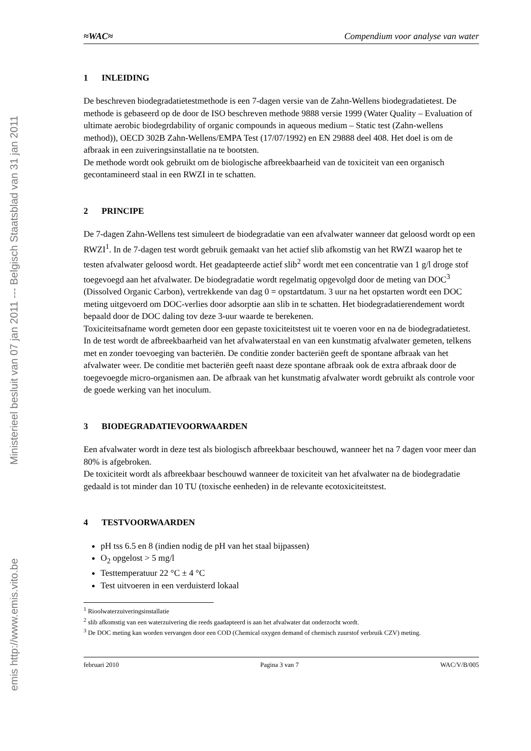Ministerieel besluit van 07 jan 2011 --- Belgisch Staatsblad van 31 jan 2011
emis http://www.emis.vito.be
≈WAC≈ Compendium voor analyse van water
1 INLEIDING
De beschreven biodegradatietestmethode is een 7-dagen versie van de Zahn-Wellens biodegradatietest. De methode is gebaseerd op de door de ISO beschreven methode 9888 versie 1999 (Water Quality – Evaluation of ultimate aerobic biodegrdability of organic compounds in aqueous medium – Static test (Zahn-wellens method)), OECD 302B Zahn-Wellens/EMPA Test (17/07/1992) en EN 29888 deel 408. Het doel is om de afbraak in een zuiveringsinstallatie na te bootsten.
De methode wordt ook gebruikt om de biologische afbreekbaarheid van de toxiciteit van een organisch gecontamineerd staal in een RWZI in te schatten.
2 PRINCIPE
De 7-dagen Zahn-Wellens test simuleert de biodegradatie van een afvalwater wanneer dat geloosd wordt op een RWZI<sup>1</sup>. In de 7-dagen test wordt gebruik gemaakt van het actief slib afkomstig van het RWZI waarop het te testen afvalwater geloosd wordt. Het geadapteerde actief slib<sup>2</sup> wordt met een concentratie van 1 g/l droge stof toegevoegd aan het afvalwater. De biodegradatie wordt regelmatig opgevolgd door de meting van DOC<sup>3</sup> (Dissolved Organic Carbon), vertrekkende van dag 0 = opstartdatum. 3 uur na het opstarten wordt een DOC meting uitgevoerd om DOC-verlies door adsorptie aan slib in te schatten. Het biodegradatierendement wordt bepaald door de DOC daling tov deze 3-uur waarde te berekenen.
Toxiciteitsafname wordt gemeten door een gepaste toxiciteitstest uit te voeren voor en na de biodegradatietest.
In de test wordt de afbreekbaarheid van het afvalwaterstaal en van een kunstmatig afvalwater gemeten, telkens met en zonder toevoeging van bacteriën. De conditie zonder bacteriën geeft de spontane afbraak van het afvalwater weer. De conditie met bacteriën geeft naast deze spontane afbraak ook de extra afbraak door de toegevoegde micro-organismen aan. De afbraak van het kunstmatig afvalwater wordt gebruikt als controle voor de goede werking van het inoculum.
3 BIODEGRADATIEVOORWAARDEN
Een afvalwater wordt in deze test als biologisch afbreekbaar beschouwd, wanneer het na 7 dagen voor meer dan 80% is afgebroken.
De toxiciteit wordt als afbreekbaar beschouwd wanneer de toxiciteit van het afvalwater na de biodegradatie gedaald is tot minder dan 10 TU (toxische eenheden) in de relevante ecotoxiciteitstest.
4 TESTVOORWAARDEN
pH tss 6.5 en 8 (indien nodig de pH van het staal bijpassen)
O<sub>2</sub> opgelost > 5 mg/l
Testtemperatuur 22 °C ± 4 °C
Test uitvoeren in een verduisterd lokaal
<sup>1</sup> Rioolwaterzuiveringsinstallatie
<sup>2</sup> slib afkomstig van een waterzuivering die reeds gaadapteerd is aan het afvalwater dat onderzocht wordt.
<sup>3</sup> De DOC meting kan worden vervangen door een COD (Chemical oxygen demand of chemisch zuurstof verbruik CZV) meting.
februari 2010 Pagina 3 van 7 WAC/V/B/005